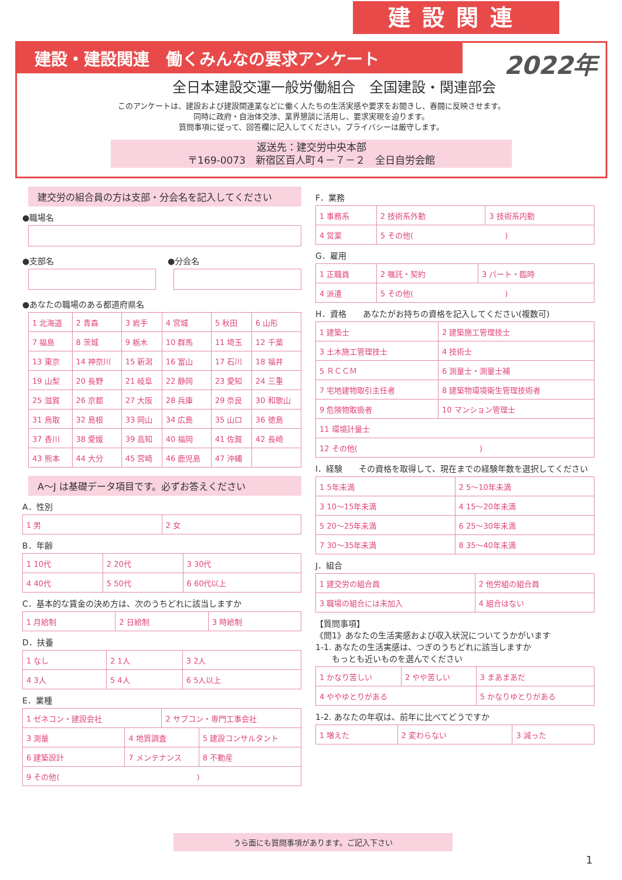建設関連
建設・建設関連　働くみんなの要求アンケート
2022年
全日本建設交運一般労働組合　全国建設・関連部会
このアンケートは、建設および建設関連業などに働く人たちの生活実感や要求をお聞きし、春闘に反映させます。
同時に政府・自治体交渉、業界懇談に活用し、要求実現を迫ります。
質問事項に従って、回答欄に記入してください。プライバシーは厳守します。
返送先：建交労中央本部
〒169-0073　新宿区百人町４－７－２　全日自労会館
建交労の組合員の方は支部・分会名を記入してください
●職場名
●支部名 ●分会名
●あなたの職場のある都道府県名
| 1 北海道 | 2 青森 | 3 岩手 | 4 宮城 | 5 秋田 | 6 山形 |
| 7 福島 | 8 茨城 | 9 栃木 | 10 群馬 | 11 埼玉 | 12 千葉 |
| 13 東京 | 14 神奈川 | 15 新潟 | 16 富山 | 17 石川 | 18 福井 |
| 19 山梨 | 20 長野 | 21 岐阜 | 22 静岡 | 23 愛知 | 24 三重 |
| 25 滋賀 | 26 京都 | 27 大阪 | 28 兵庫 | 29 奈良 | 30 和歌山 |
| 31 鳥取 | 32 島根 | 33 岡山 | 34 広島 | 35 山口 | 36 徳島 |
| 37 香川 | 38 愛媛 | 39 高知 | 40 福岡 | 41 佐賀 | 42 長崎 |
| 43 熊本 | 44 大分 | 45 宮崎 | 46 鹿児島 | 47 沖縄 | |
A～J は基礎データ項目です。必ずお答えください
A．性別
| 1 男 | 2 女 |
B．年齢
| 1 10代 | 2 20代 | 3 30代 |
| 4 40代 | 5 50代 | 6 60代以上 |
C．基本的な賃金の決め方は、次のうちどれに該当しますか
| 1 月給制 | 2 日給制 | 3 時給制 |
D．扶養
| 1 なし | 2 1人 | 3 2人 |
| 4 3人 | 5 4人 | 6 5人以上 |
E．業種
| 1 ゼネコン・建設会社 | | 2 サブコン・専門工事会社 | |
| 3 測量 | 4 地質調査 | | 5 建設コンサルタント |
| 6 建築設計 | 7 メンテナンス | | 8 不動産 |
| 9 その他( ) | | | |
F．業務
| 1 事務系 | 2 技術系外勤 | 3 技術系内勤 |
| 4 営業 | 5 その他( ) | |
G．雇用
| 1 正職員 | 2 嘱託・契約 | 3 パート・臨時 |
| 4 派遣 | 5 その他( ) | |
H．資格　　あなたがお持ちの資格を記入してください(複数可)
| 1 建築士 | 2 建築施工管理技士 |
| 3 土木施工管理技士 | 4 技術士 |
| 5 ＲＣＣＭ | 6 測量士・測量士補 |
| 7 宅地建物取引主任者 | 8 建築物環境衛生管理技術者 |
| 9 危険物取扱者 | 10 マンション管理士 |
| 11 環境計量士 | |
| 12 その他( ) | |
I．経験　　その資格を取得して、現在までの経験年数を選択してください
| 1 5年未満 | 2 5～10年未満 |
| 3 10～15年未満 | 4 15～20年未満 |
| 5 20～25年未満 | 6 25～30年未満 |
| 7 30～35年未満 | 8 35～40年未満 |
J．組合
| 1 建交労の組合員 | 2 他労組の組合員 |
| 3 職場の組合には未加入 | 4 組合はない |
【質問事項】
《問1》あなたの生活実感および収入状況についてうかがいます
1-1. あなたの生活実感は、つぎのうちどれに該当しますか
　　もっとも近いものを選んでください
| 1 かなり苦しい | 2 やや苦しい | 3 まあまあだ |
| 4 ややゆとりがある | | 5 かなりゆとりがある |
1-2. あなたの年収は、前年に比べてどうですか
| 1 増えた | 2 変わらない | 3 減った |
うら面にも質問事項があります。ご記入下さい
1